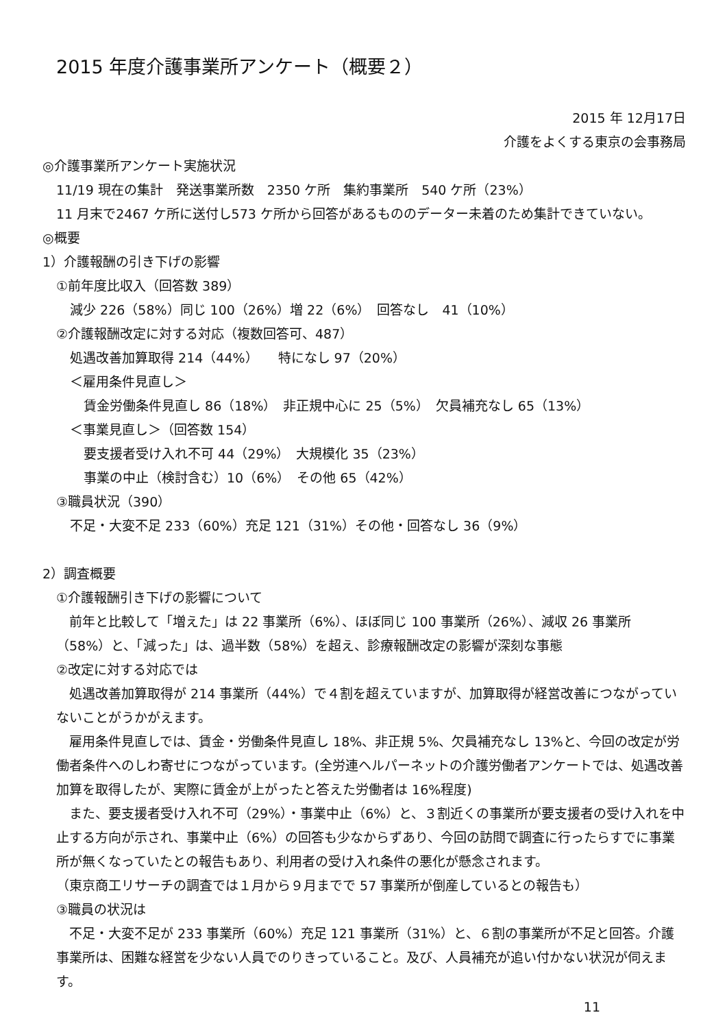2015 年度介護事業所アンケート（概要２）
2015 年 12月17日
介護をよくする東京の会事務局
◎介護事業所アンケート実施状況
11/19 現在の集計　発送事業所数　2350 ケ所　集約事業所　540 ケ所（23%）
11 月末で2467 ケ所に送付し573 ケ所から回答があるもののデーター未着のため集計できていない。
◎概要
1）介護報酬の引き下げの影響
①前年度比収入（回答数 389）
減少 226（58%）同じ 100（26%）増 22（6%）　回答なし　41（10%）
②介護報酬改定に対する対応（複数回答可、487）
処遇改善加算取得 214（44%）　　特になし 97（20%）
＜雇用条件見直し＞
賃金労働条件見直し 86（18%）　非正規中心に 25（5%）　欠員補充なし 65（13%）
＜事業見直し＞（回答数 154）
要支援者受け入れ不可 44（29%）　大規模化 35（23%）
事業の中止（検討含む）10（6%）　その他 65（42%）
③職員状況（390）
不足・大変不足 233（60%）充足 121（31%）その他・回答なし 36（9%）
2）調査概要
①介護報酬引き下げの影響について
　前年と比較して「増えた」は 22 事業所（6%）、ほぼ同じ 100 事業所（26%）、減収 26 事業所（58%）と、「減った」は、過半数（58%）を超え、診療報酬改定の影響が深刻な事態
②改定に対する対応では
　処遇改善加算取得が 214 事業所（44%）で４割を超えていますが、加算取得が経営改善につながっていないことがうかがえます。
　雇用条件見直しでは、賃金・労働条件見直し 18%、非正規 5%、欠員補充なし 13%と、今回の改定が労働者条件へのしわ寄せにつながっています。(全労連ヘルパーネットの介護労働者アンケートでは、処遇改善加算を取得したが、実際に賃金が上がったと答えた労働者は 16%程度)
　また、要支援者受け入れ不可（29%）・事業中止（6%）と、３割近くの事業所が要支援者の受け入れを中止する方向が示され、事業中止（6%）の回答も少なからずあり、今回の訪問で調査に行ったらすでに事業所が無くなっていたとの報告もあり、利用者の受け入れ条件の悪化が懸念されます。
（東京商工リサーチの調査では１月から９月までで 57 事業所が倒産しているとの報告も）
③職員の状況は
　不足・大変不足が 233 事業所（60%）充足 121 事業所（31%）と、６割の事業所が不足と回答。介護事業所は、困難な経営を少ない人員でのりきっていること。及び、人員補充が追い付かない状況が伺えます。
11